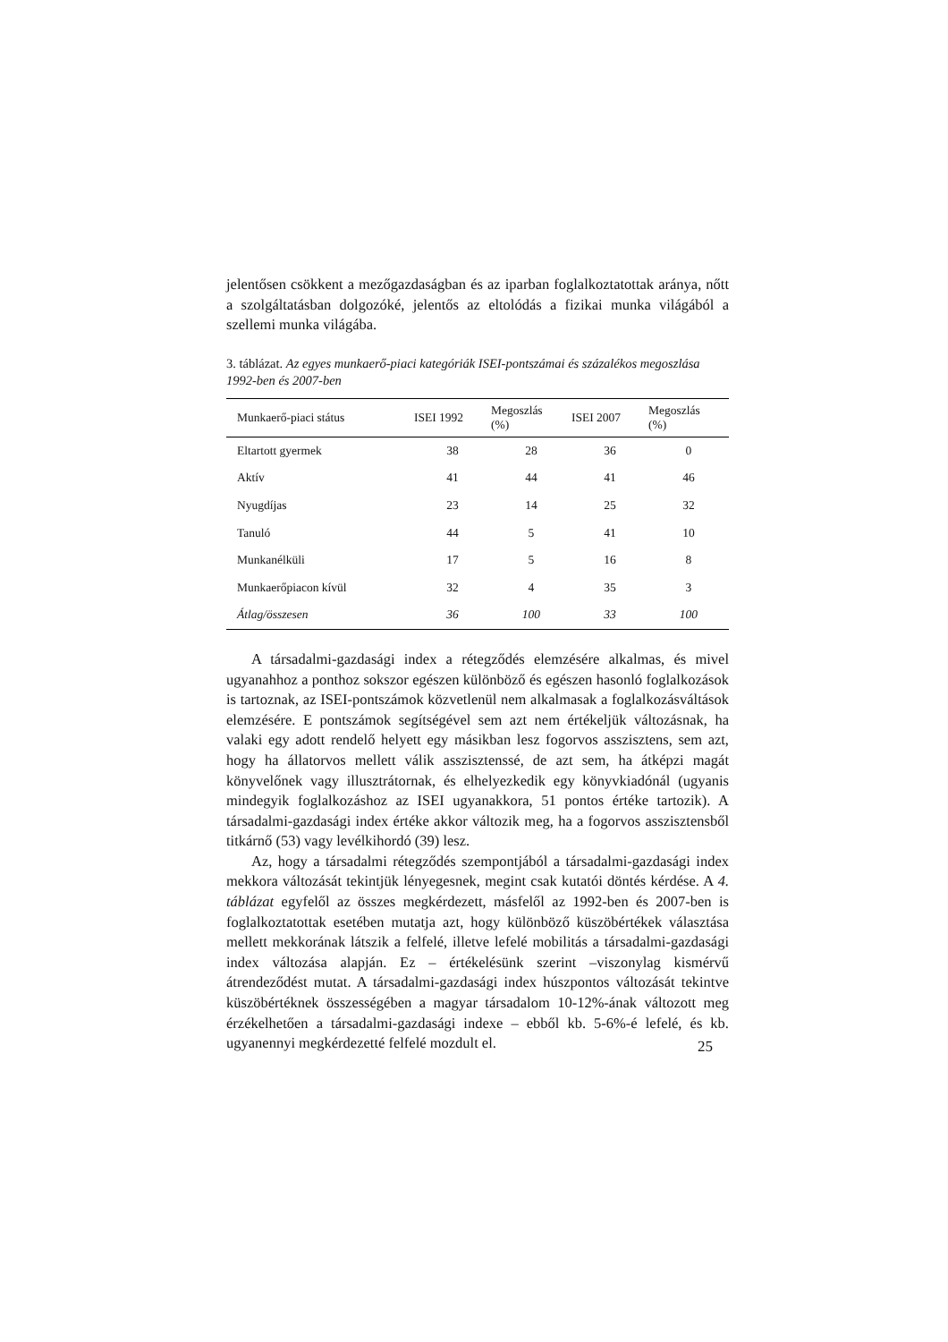jelentősen csökkent a mezőgazdaságban és az iparban foglalkoztatottak aránya, nőtt a szolgáltatásban dolgozóké, jelentős az eltolódás a fizikai munka világából a szellemi munka világába.
3. táblázat. Az egyes munkaerő-piaci kategóriák ISEI-pontszámai és százalékos megoszlása 1992-ben és 2007-ben
| Munkaerő-piaci státus | ISEI 1992 | Megoszlás (%) | ISEI 2007 | Megoszlás (%) |
| --- | --- | --- | --- | --- |
| Eltartott gyermek | 38 | 28 | 36 | 0 |
| Aktív | 41 | 44 | 41 | 46 |
| Nyugdíjas | 23 | 14 | 25 | 32 |
| Tanuló | 44 | 5 | 41 | 10 |
| Munkanélküli | 17 | 5 | 16 | 8 |
| Munkaerőpiacon kívül | 32 | 4 | 35 | 3 |
| Átlag/összesen | 36 | 100 | 33 | 100 |
A társadalmi-gazdasági index a rétegződés elemzésére alkalmas, és mivel ugyanahhoz a ponthoz sokszor egészen különböző és egészen hasonló foglalkozások is tartoznak, az ISEI-pontszámok közvetlenül nem alkalmasak a foglalkozásváltások elemzésére. E pontszámok segítségével sem azt nem értékeljük változásnak, ha valaki egy adott rendelő helyett egy másikban lesz fogorvos asszisztens, sem azt, hogy ha állatorvos mellett válik asszisztenssé, de azt sem, ha átképzi magát könyvelőnek vagy illusztrátornak, és elhelyezkedik egy könyvkiadónál (ugyanis mindegyik foglalkozáshoz az ISEI ugyanakkora, 51 pontos értéke tartozik). A társadalmi-gazdasági index értéke akkor változik meg, ha a fogorvos asszisztensből titkárnő (53) vagy levélkihordó (39) lesz.
Az, hogy a társadalmi rétegződés szempontjából a társadalmi-gazdasági index mekkora változását tekintjük lényegesnek, megint csak kutatói döntés kérdése. A 4. táblázat egyfelől az összes megkérdezett, másfelől az 1992-ben és 2007-ben is foglalkoztatottak esetében mutatja azt, hogy különböző küszöbértékek választása mellett mekkorának látszik a felfelé, illetve lefelé mobilitás a társadalmi-gazdasági index változása alapján. Ez – értékelésünk szerint –viszonylag kismérvű átrendeződést mutat. A társadalmi-gazdasági index húszpontos változását tekintve küszöbértéknek összességében a magyar társadalom 10-12%-ának változott meg érzékelhetően a társadalmi-gazdasági indexe – ebből kb. 5-6%-é lefelé, és kb. ugyanennyi megkérdezetté felfelé mozdult el.
25